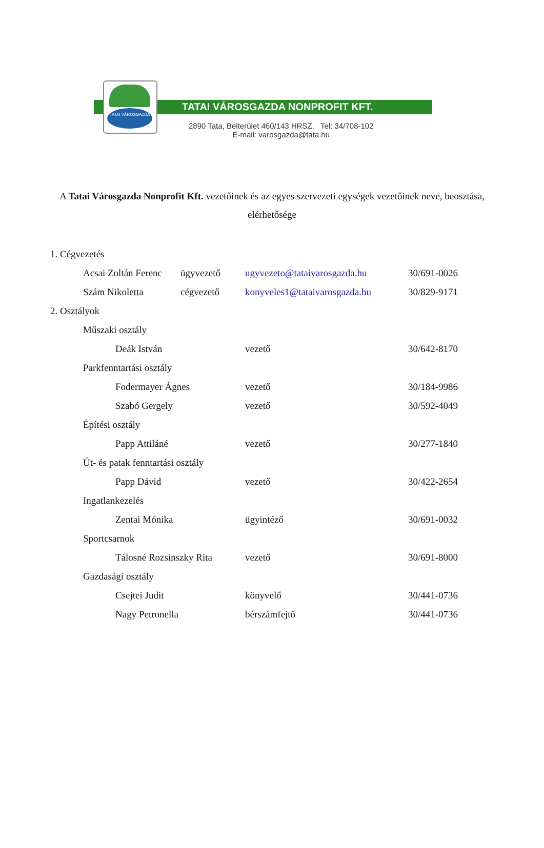TATAI VÁROSGAZDA
TATAI VÁROSGAZDA NONPROFIT KFT.
2890 Tata, Belterület 460/143 HRSZ. Tel: 34/708-102
E-mail: varosgazda@tata.hu
A Tatai Városgazda Nonprofit Kft. vezetőinek és az egyes szervezeti egységek vezetőinek neve, beosztása, elérhetősége
| 1. Cégvezetés | | | | |
| | Acsai Zoltán Ferenc | ügyvezető | ugyvezeto@tataivarosgazda.hu | 30/691-0026 |
| | Szám Nikoletta | cégvezető | konyveles1@tataivarosgazda.hu | 30/829-9171 |
| 2. Osztályok | | | | |
| | Műszaki osztály | | | |
| | Deák István | | vezető | 30/642-8170 |
| | Parkfenntartási osztály | | | |
| | Fodermayer Ágnes | | vezető | 30/184-9986 |
| | Szabó Gergely | | vezető | 30/592-4049 |
| | Építési osztály | | | |
| | Papp Attiláné | | vezető | 30/277-1840 |
| | Út- és patak fenntartási osztály | | | |
| | Papp Dávid | | vezető | 30/422-2654 |
| | Ingatlankezelés | | | |
| | Zentai Mónika | | ügyintéző | 30/691-0032 |
| | Sportcsarnok | | | |
| | Tálosné Rozsinszky Rita | | vezető | 30/691-8000 |
| | Gazdasági osztály | | | |
| | Csejtei Judit | | könyvelő | 30/441-0736 |
| | Nagy Petronella | | bérszámfejtő | 30/441-0736 |